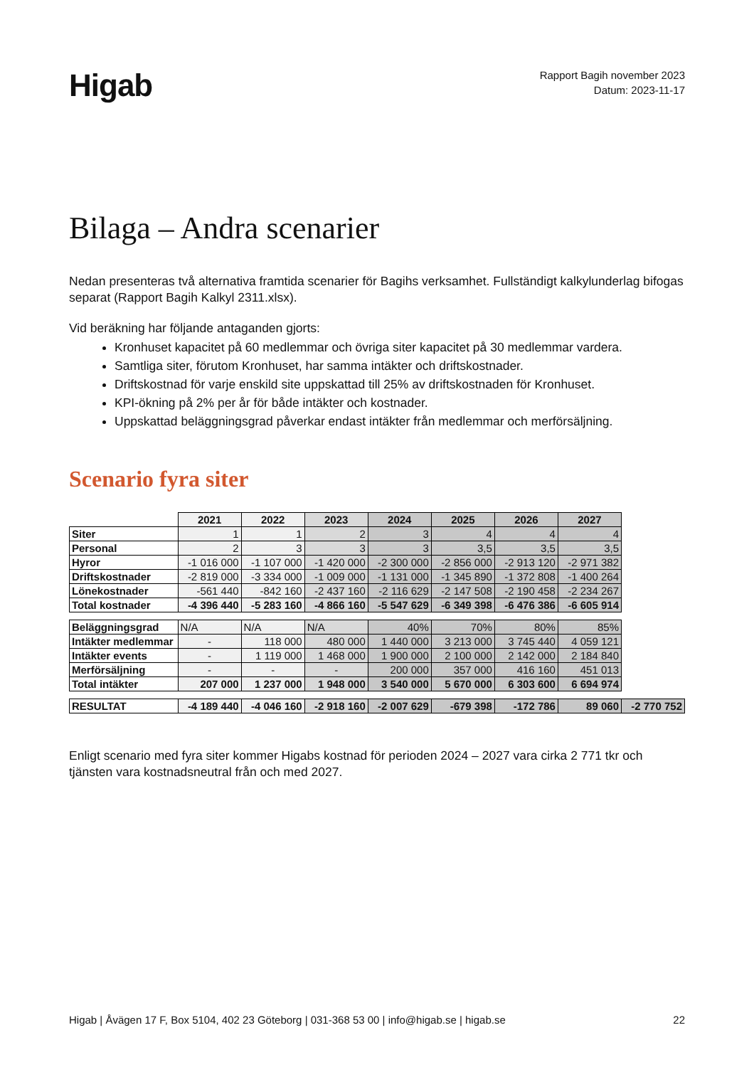Higab
Rapport Bagih november 2023
Datum: 2023-11-17
Bilaga – Andra scenarier
Nedan presenteras två alternativa framtida scenarier för Bagihs verksamhet. Fullständigt kalkylunderlag bifogas separat (Rapport Bagih Kalkyl 2311.xlsx).
Vid beräkning har följande antaganden gjorts:
Kronhuset kapacitet på 60 medlemmar och övriga siter kapacitet på 30 medlemmar vardera.
Samtliga siter, förutom Kronhuset, har samma intäkter och driftskostnader.
Driftskostnad för varje enskild site uppskattad till 25% av driftskostnaden för Kronhuset.
KPI-ökning på 2% per år för både intäkter och kostnader.
Uppskattad beläggningsgrad påverkar endast intäkter från medlemmar och merförsäljning.
Scenario fyra siter
| | 2021 | 2022 | 2023 | 2024 | 2025 | 2026 | 2027 | |
| Siter | 1 | 1 | 2 | 3 | 4 | 4 | 4 | |
| Personal | 2 | 3 | 3 | 3 | 3,5 | 3,5 | 3,5 | |
| Hyror | -1 016 000 | -1 107 000 | -1 420 000 | -2 300 000 | -2 856 000 | -2 913 120 | -2 971 382 | |
| Driftskostnader | -2 819 000 | -3 334 000 | -1 009 000 | -1 131 000 | -1 345 890 | -1 372 808 | -1 400 264 | |
| Lönekostnader | -561 440 | -842 160 | -2 437 160 | -2 116 629 | -2 147 508 | -2 190 458 | -2 234 267 | |
| Total kostnader | -4 396 440 | -5 283 160 | -4 866 160 | -5 547 629 | -6 349 398 | -6 476 386 | -6 605 914 | |
| Beläggningsgrad | N/A | N/A | N/A | 40% | 70% | 80% | 85% | |
| Intäkter medlemmar | - | 118 000 | 480 000 | 1 440 000 | 3 213 000 | 3 745 440 | 4 059 121 | |
| Intäkter events | - | 1 119 000 | 1 468 000 | 1 900 000 | 2 100 000 | 2 142 000 | 2 184 840 | |
| Merförsäljning | - | - | - | 200 000 | 357 000 | 416 160 | 451 013 | |
| Total intäkter | 207 000 | 1 237 000 | 1 948 000 | 3 540 000 | 5 670 000 | 6 303 600 | 6 694 974 | |
| RESULTAT | -4 189 440 | -4 046 160 | -2 918 160 | -2 007 629 | -679 398 | -172 786 | 89 060 | -2 770 752 |
Enligt scenario med fyra siter kommer Higabs kostnad för perioden 2024 – 2027 vara cirka 2 771 tkr och tjänsten vara kostnadsneutral från och med 2027.
Higab | Åvägen 17 F, Box 5104, 402 23 Göteborg | 031-368 53 00 | info@higab.se | higab.se 22